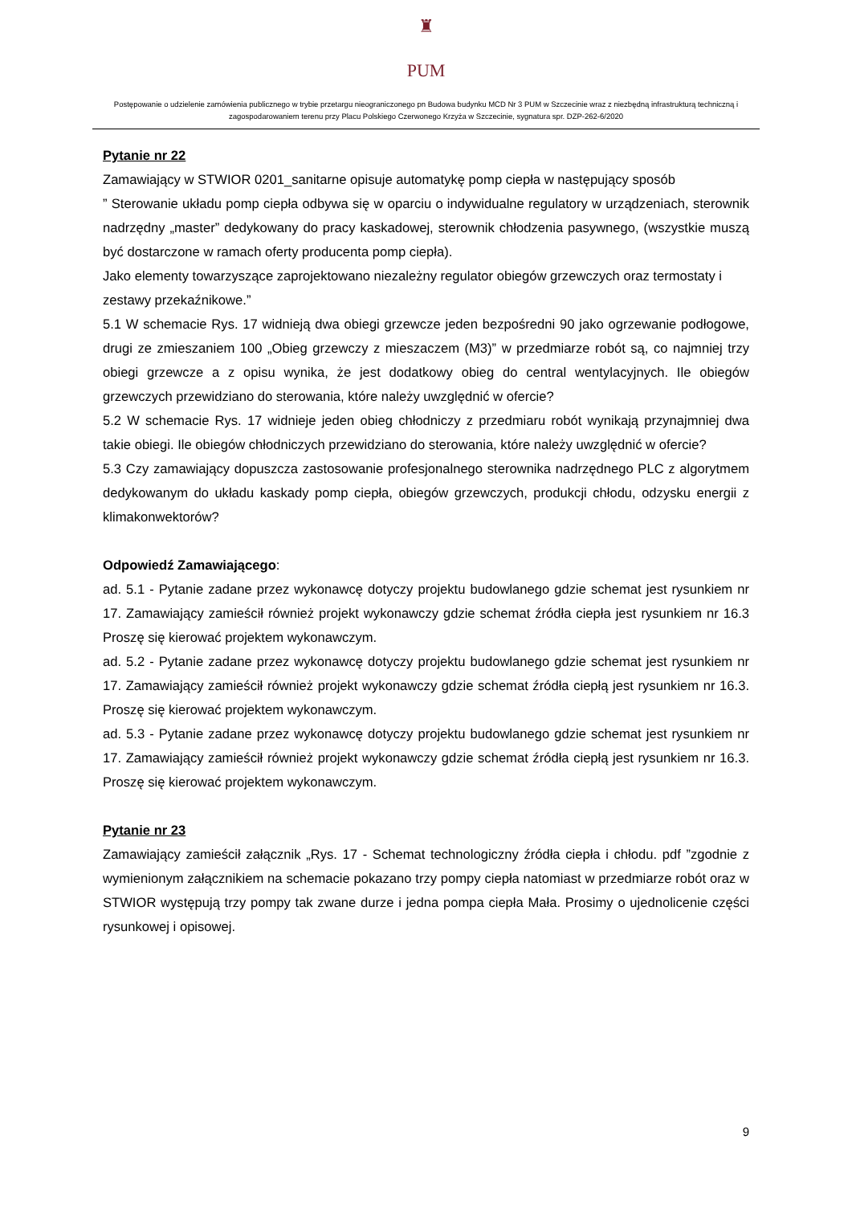♜
PUM
Postępowanie o udzielenie zamówienia publicznego w trybie przetargu nieograniczonego pn Budowa budynku MCD Nr 3 PUM w Szczecinie wraz z niezbędną infrastrukturą techniczną i zagospodarowaniem terenu przy Placu Polskiego Czerwonego Krzyża w Szczecinie, sygnatura spr. DZP-262-6/2020
Pytanie nr 22
Zamawiający w STWIOR 0201_sanitarne opisuje automatykę pomp ciepła w następujący sposób
” Sterowanie układu pomp ciepła odbywa się w oparciu o indywidualne regulatory w urządzeniach, sterownik nadrzędny „master” dedykowany do pracy kaskadowej, sterownik chłodzenia pasywnego, (wszystkie muszą być dostarczone w ramach oferty producenta pomp ciepła).
Jako elementy towarzyszące zaprojektowano niezależny regulator obiegów grzewczych oraz termostaty i zestawy przekaźnikowe.”
5.1 W schemacie Rys. 17 widnieją dwa obiegi grzewcze jeden bezpośredni 90 jako ogrzewanie podłogowe, drugi ze zmieszaniem 100 „Obieg grzewczy z mieszaczem (M3)” w przedmiarze robót są, co najmniej trzy obiegi grzewcze a z opisu wynika, że jest dodatkowy obieg do central wentylacyjnych. Ile obiegów grzewczych przewidziano do sterowania, które należy uwzględnić w ofercie?
5.2 W schemacie Rys. 17 widnieje jeden obieg chłodniczy z przedmiaru robót wynikają przynajmniej dwa takie obiegi. Ile obiegów chłodniczych przewidziano do sterowania, które należy uwzględnić w ofercie?
5.3 Czy zamawiający dopuszcza zastosowanie profesjonalnego sterownika nadrzędnego PLC z algorytmem dedykowanym do układu kaskady pomp ciepła, obiegów grzewczych, produkcji chłodu, odzysku energii z klimakonwektorów?
Odpowiedź Zamawiającego:
ad. 5.1 - Pytanie zadane przez wykonawcę dotyczy projektu budowlanego gdzie schemat jest rysunkiem nr 17. Zamawiający zamieścił również projekt wykonawczy gdzie schemat źródła ciepła jest rysunkiem nr 16.3 Proszę się kierować projektem wykonawczym.
ad. 5.2 - Pytanie zadane przez wykonawcę dotyczy projektu budowlanego gdzie schemat jest rysunkiem nr 17. Zamawiający zamieścił również projekt wykonawczy gdzie schemat źródła ciepłą jest rysunkiem nr 16.3. Proszę się kierować projektem wykonawczym.
ad. 5.3 - Pytanie zadane przez wykonawcę dotyczy projektu budowlanego gdzie schemat jest rysunkiem nr 17. Zamawiający zamieścił również projekt wykonawczy gdzie schemat źródła ciepłą jest rysunkiem nr 16.3. Proszę się kierować projektem wykonawczym.
Pytanie nr 23
Zamawiający zamieścił załącznik „Rys. 17 - Schemat technologiczny źródła ciepła i chłodu. pdf ”zgodnie z wymienionym załącznikiem na schemacie pokazano trzy pompy ciepła natomiast w przedmiarze robót oraz w STWIOR występują trzy pompy tak zwane durze i jedna pompa ciepła Mała. Prosimy o ujednolicenie części rysunkowej i opisowej.
9